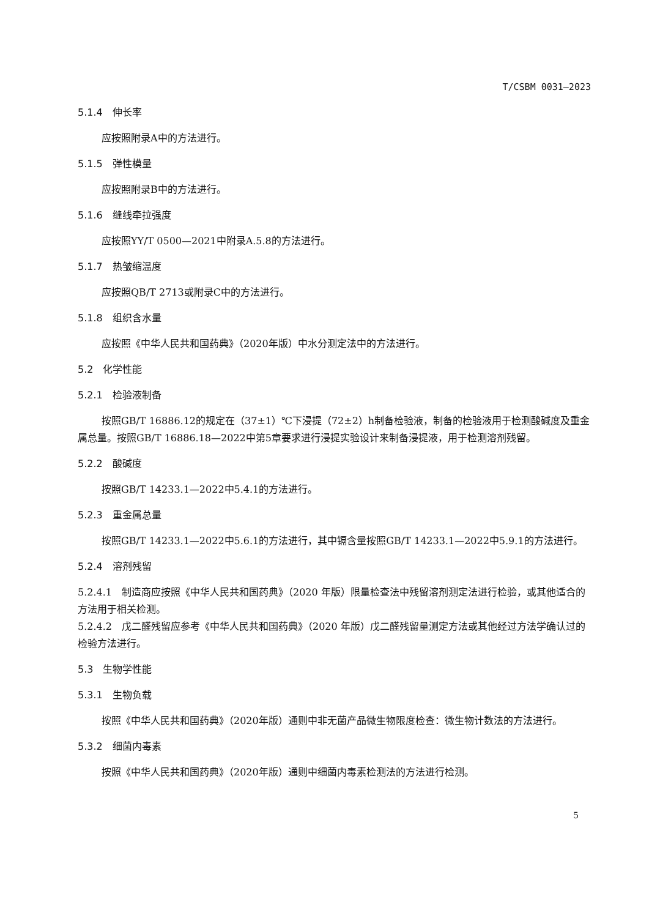T/CSBM 0031—2023
5.1.4　伸长率
应按照附录A中的方法进行。
5.1.5　弹性模量
应按照附录B中的方法进行。
5.1.6　缝线牵拉强度
应按照YY/T 0500—2021中附录A.5.8的方法进行。
5.1.7　热皱缩温度
应按照QB/T 2713或附录C中的方法进行。
5.1.8　组织含水量
应按照《中华人民共和国药典》（2020年版）中水分测定法中的方法进行。
5.2　化学性能
5.2.1　检验液制备
按照GB/T 16886.12的规定在（37±1）℃下浸提（72±2）h制备检验液，制备的检验液用于检测酸碱度及重金属总量。按照GB/T 16886.18—2022中第5章要求进行浸提实验设计来制备浸提液，用于检测溶剂残留。
5.2.2　酸碱度
按照GB/T 14233.1—2022中5.4.1的方法进行。
5.2.3　重金属总量
按照GB/T 14233.1—2022中5.6.1的方法进行，其中镉含量按照GB/T 14233.1—2022中5.9.1的方法进行。
5.2.4　溶剂残留
5.2.4.1　制造商应按照《中华人民共和国药典》（2020 年版）限量检查法中残留溶剂测定法进行检验，或其他适合的方法用于相关检测。
5.2.4.2　戊二醛残留应参考《中华人民共和国药典》（2020 年版）戊二醛残留量测定方法或其他经过方法学确认过的检验方法进行。
5.3　生物学性能
5.3.1　生物负载
按照《中华人民共和国药典》（2020年版）通则中非无菌产品微生物限度检查：微生物计数法的方法进行。
5.3.2　细菌内毒素
按照《中华人民共和国药典》（2020年版）通则中细菌内毒素检测法的方法进行检测。
5